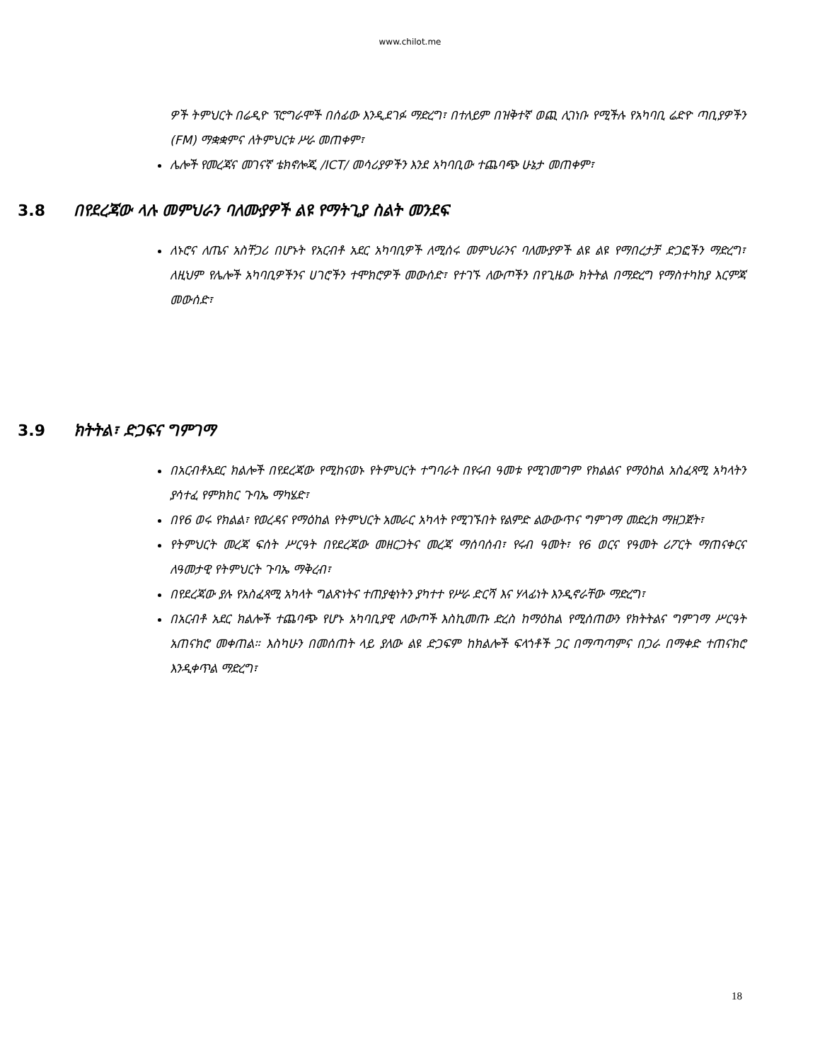www.chilot.me
ዎች ትምህርት በሬዲዮ ፕሮግራሞች በሰፊው እንዲደገፉ ማድረግ፣ በተለይም በዝቅተኛ ወጪ ሊገነቡ የሚችሉ የአካባቢ ሬድዮ ጣቢያዎችን (FM) ማቋቋምና ለትምህርቱ ሥራ መጠቀም፣
ሌሎች የመረጃና መገናኛ ቴክኖሎጂ /ICT/ መሳሪያዎችን እንደ አካባቢው ተጨባጭ ሁኔታ መጠቀም፣
3.8 በየደረጃው ላሉ መምህራን ባለሙያዎች ልዩ የማትጊያ ስልት መንደፍ
ለኑሮና ለጤና አስቸጋሪ በሆኑት የአርብቶ አደር አካባቢዎች ለሚሰሩ መምህራንና ባለሙያዎች ልዩ ልዩ የማበረታቻ ድጋፎችን ማድረግ፣ ለዚህም የሌሎች አካባቢዎችንና ሀገሮችን ተሞክሮዎች መውሰድ፣ የተገኙ ለውጦችን በየጊዜው ክትትል በማድረግ የማስተካከያ እርምጃ መውሰድ፣
3.9 ክትትል፣ ድጋፍና ግምገማ
በአርብቶአደር ክልሎች በየደረጃው የሚከናወኑ የትምህርት ተግባራት በየሩብ ዓመቱ የሚገመግም የክልልና የማዕከል አስፈጻሚ አካላትን ያሳተፈ የምክክር ጉባኤ ማካሄድ፣
በየ6 ወሩ የክልል፣ የወረዳና የማዕከል የትምህርት አመራር አካላት የሚገኙበት የልምድ ልውውጥና ግምገማ መድረክ ማዘጋጀት፣
የትምህርት መረጃ ፍሰት ሥርዓት በየደረጃው መዘርጋትና መረጃ ማሰባሰብ፣ የሩብ ዓመት፣ የ6 ወርና የዓመት ሪፖርት ማጠናቀርና ለዓመታዊ የትምህርት ጉባኤ ማቅረብ፣
በየደረጃው ያሉ የአስፈጻሚ አካላት ግልጽነትና ተጠያቂነትን ያካተተ የሥራ ድርሻ እና ሃላፊነት እንዲኖራቸው ማድረግ፣
በአርብቶ አደር ክልሎች ተጨባጭ የሆኑ አካባቢያዊ ለውጦች እስኪመጡ ድረስ ከማዕከል የሚሰጠውን የክትትልና ግምገማ ሥርዓት አጠናክሮ መቀጠል። እስካሁን በመሰጠት ላይ ያለው ልዩ ድጋፍም ከክልሎች ፍላጎቶች ጋር በማጣጣምና በጋራ በማቀድ ተጠናክሮ እንዲቀጥል ማድረግ፣
18